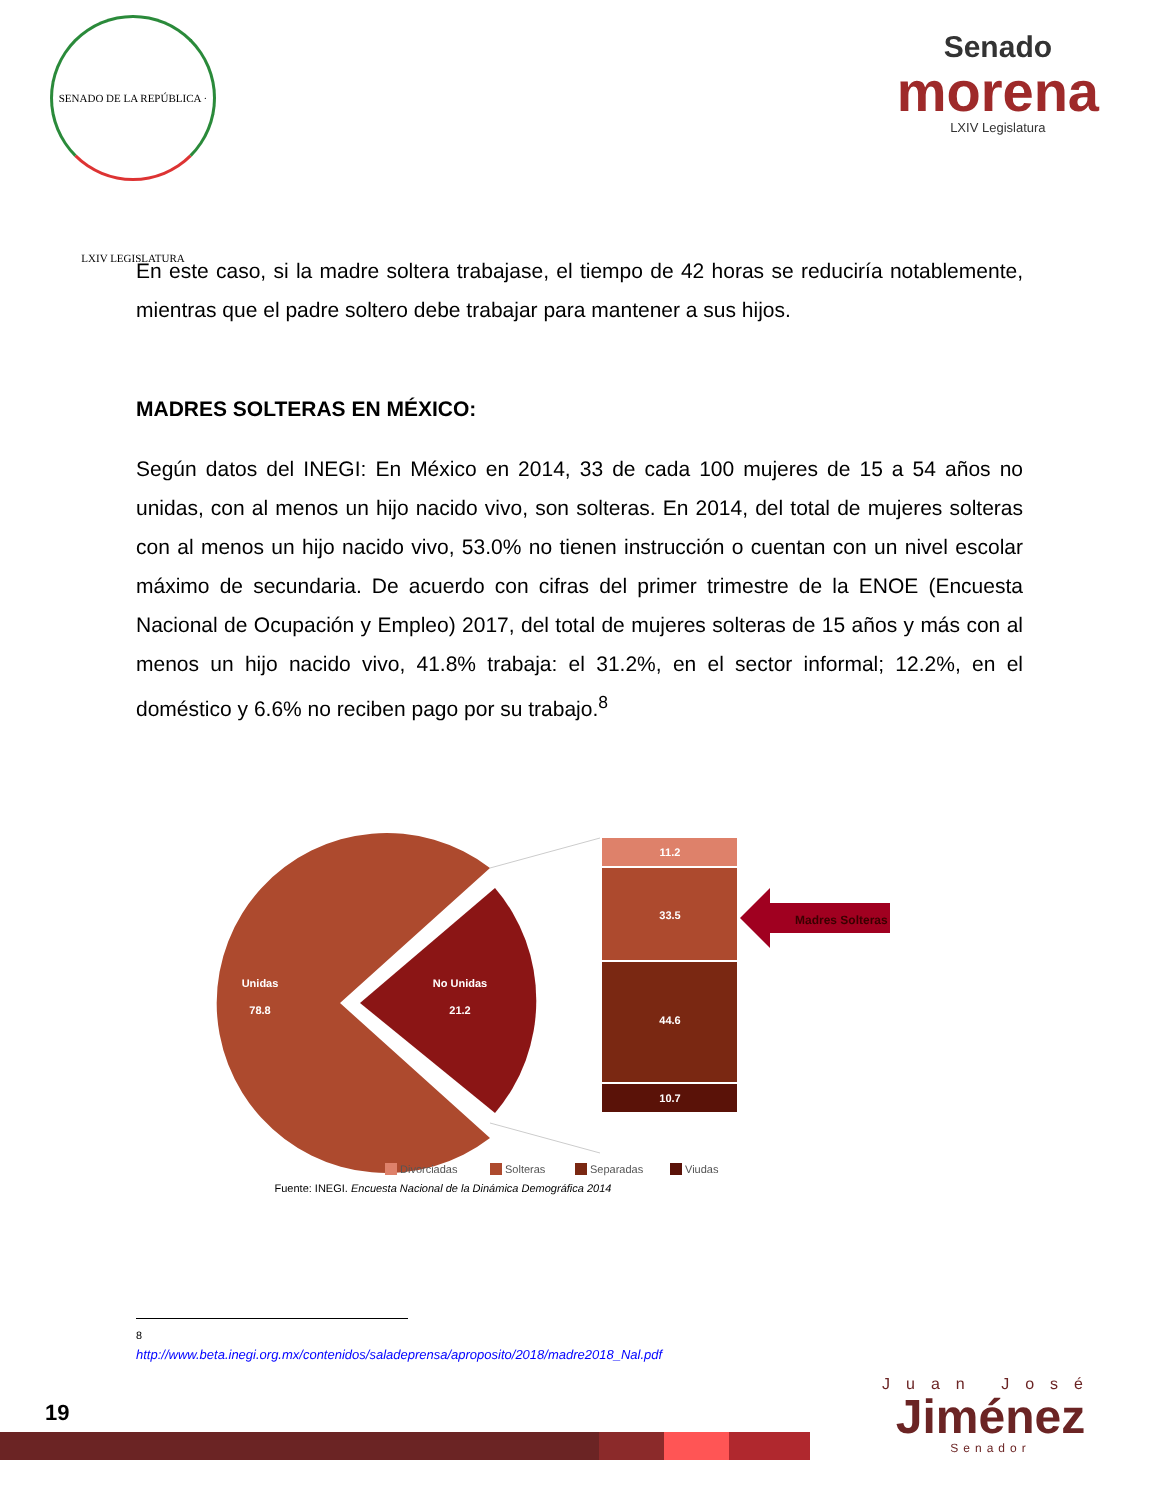SENADO DE LA REPÚBLICA · LXIV LEGISLATURA
Senado
morena
LXIV Legislatura
En este caso, si la madre soltera trabajase, el tiempo de 42 horas se reduciría notablemente, mientras que el padre soltero debe trabajar para mantener a sus hijos.
MADRES SOLTERAS EN MÉXICO:
Según datos del INEGI: En México en 2014, 33 de cada 100 mujeres de 15 a 54 años no unidas, con al menos un hijo nacido vivo, son solteras. En 2014, del total de mujeres solteras con al menos un hijo nacido vivo, 53.0% no tienen instrucción o cuentan con un nivel escolar máximo de secundaria. De acuerdo con cifras del primer trimestre de la ENOE (Encuesta Nacional de Ocupación y Empleo) 2017, del total de mujeres solteras de 15 años y más con al menos un hijo nacido vivo, 41.8% trabaja: el 31.2%, en el sector informal; 12.2%, en el doméstico y 6.6% no reciben pago por su trabajo.<sup>8</sup>
11.2
33.5
44.6
10.7
Unidas
78.8
No Unidas
21.2
Madres Solteras
Divorciadas
Solteras
Separadas
Viudas
Fuente: INEGI. Encuesta Nacional de la Dinámica Demográfica 2014
<sup>8</sup> http://www.beta.inegi.org.mx/contenidos/saladeprensa/aproposito/2018/madre2018_Nal.pdf
19
Juan José
Jiménez
Senador